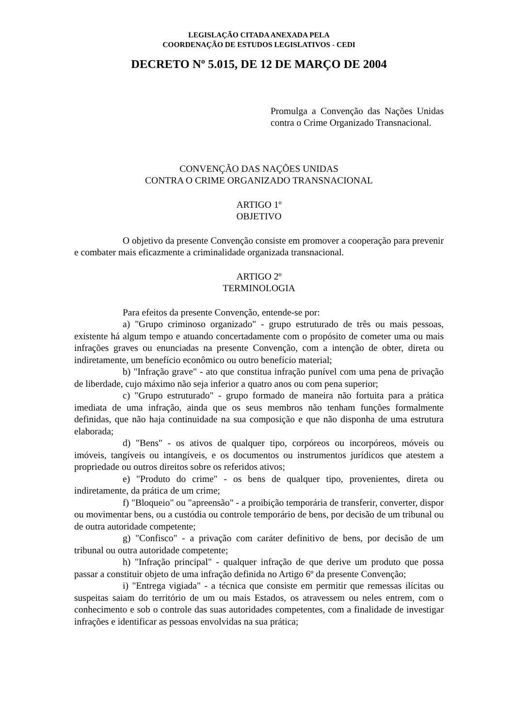LEGISLAÇÃO CITADA ANEXADA PELA
COORDENAÇÃO DE ESTUDOS LEGISLATIVOS - CEDI
DECRETO Nº 5.015, DE 12 DE MARÇO DE 2004
Promulga a Convenção das Nações Unidas contra o Crime Organizado Transnacional.
CONVENÇÃO DAS NAÇÕES UNIDAS
CONTRA O CRIME ORGANIZADO TRANSNACIONAL
ARTIGO 1º
OBJETIVO
O objetivo da presente Convenção consiste em promover a cooperação para prevenir e combater mais eficazmente a criminalidade organizada transnacional.
ARTIGO 2º
TERMINOLOGIA
Para efeitos da presente Convenção, entende-se por:
a) "Grupo criminoso organizado" - grupo estruturado de três ou mais pessoas, existente há algum tempo e atuando concertadamente com o propósito de cometer uma ou mais infrações graves ou enunciadas na presente Convenção, com a intenção de obter, direta ou indiretamente, um benefício econômico ou outro benefício material;
b) "Infração grave" - ato que constitua infração punível com uma pena de privação de liberdade, cujo máximo não seja inferior a quatro anos ou com pena superior;
c) "Grupo estruturado" - grupo formado de maneira não fortuita para a prática imediata de uma infração, ainda que os seus membros não tenham funções formalmente definidas, que não haja continuidade na sua composição e que não disponha de uma estrutura elaborada;
d) "Bens" - os ativos de qualquer tipo, corpóreos ou incorpóreos, móveis ou imóveis, tangíveis ou intangíveis, e os documentos ou instrumentos jurídicos que atestem a propriedade ou outros direitos sobre os referidos ativos;
e) "Produto do crime" - os bens de qualquer tipo, provenientes, direta ou indiretamente, da prática de um crime;
f) "Bloqueio" ou "apreensão" - a proibição temporária de transferir, converter, dispor ou movimentar bens, ou a custódia ou controle temporário de bens, por decisão de um tribunal ou de outra autoridade competente;
g) "Confisco" - a privação com caráter definitivo de bens, por decisão de um tribunal ou outra autoridade competente;
h) "Infração principal" - qualquer infração de que derive um produto que possa passar a constituir objeto de uma infração definida no Artigo 6º da presente Convenção;
i) "Entrega vigiada" - a técnica que consiste em permitir que remessas ilícitas ou suspeitas saiam do território de um ou mais Estados, os atravessem ou neles entrem, com o conhecimento e sob o controle das suas autoridades competentes, com a finalidade de investigar infrações e identificar as pessoas envolvidas na sua prática;